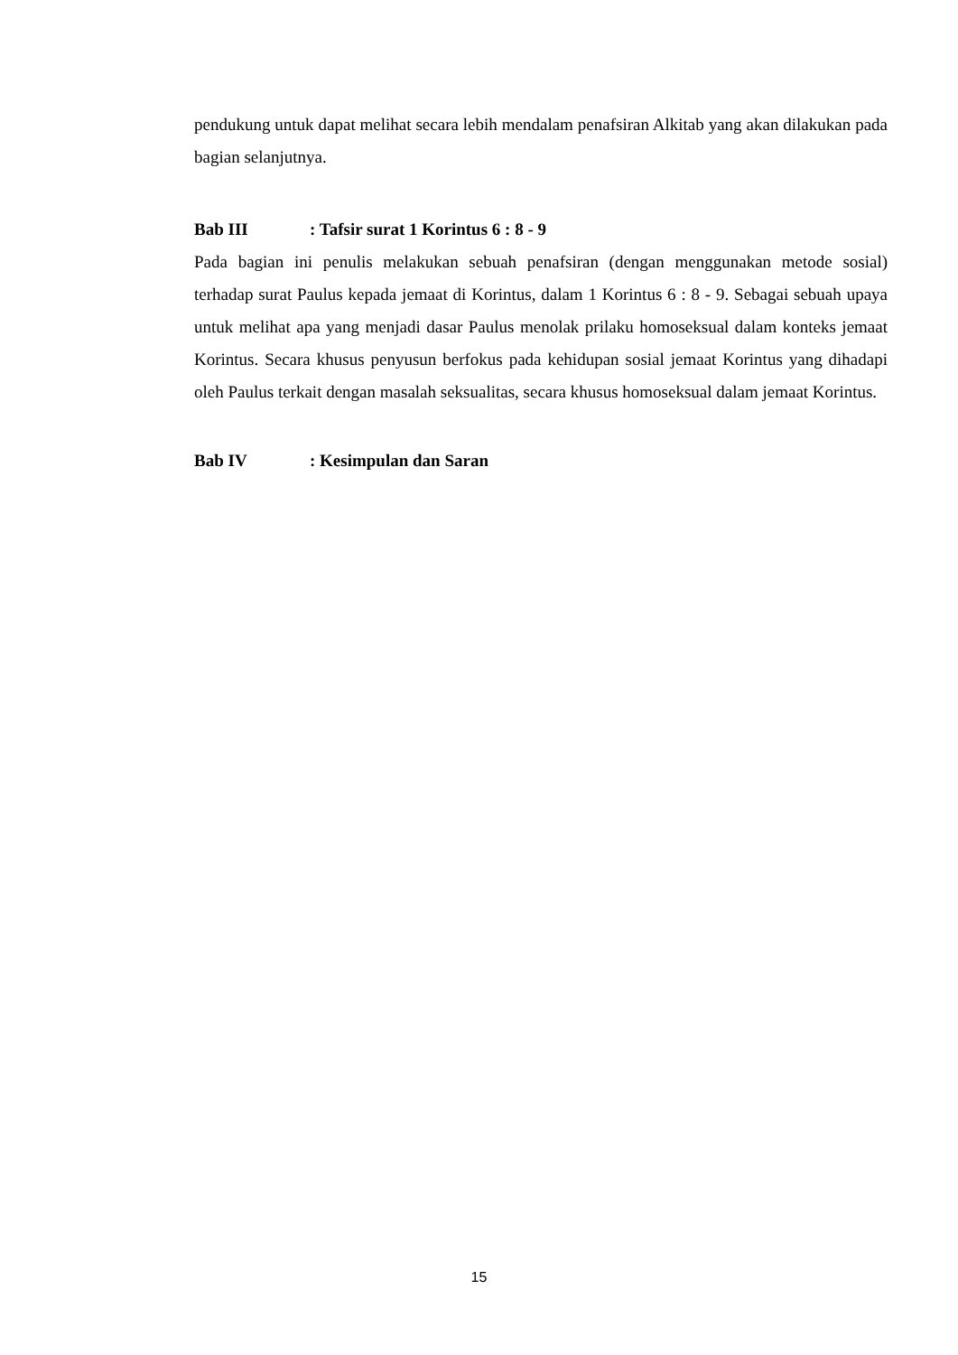pendukung untuk dapat melihat secara lebih mendalam penafsiran Alkitab yang akan dilakukan pada bagian selanjutnya.
Bab III: Tafsir surat 1 Korintus 6 : 8 - 9
Pada bagian ini penulis melakukan sebuah penafsiran (dengan menggunakan metode sosial) terhadap surat Paulus kepada jemaat di Korintus, dalam 1 Korintus 6 : 8 - 9. Sebagai sebuah upaya untuk melihat apa yang menjadi dasar Paulus menolak prilaku homoseksual dalam konteks jemaat Korintus. Secara khusus penyusun berfokus pada kehidupan sosial jemaat Korintus yang dihadapi oleh Paulus terkait dengan masalah seksualitas, secara khusus homoseksual dalam jemaat Korintus.
Bab IV: Kesimpulan dan Saran
15